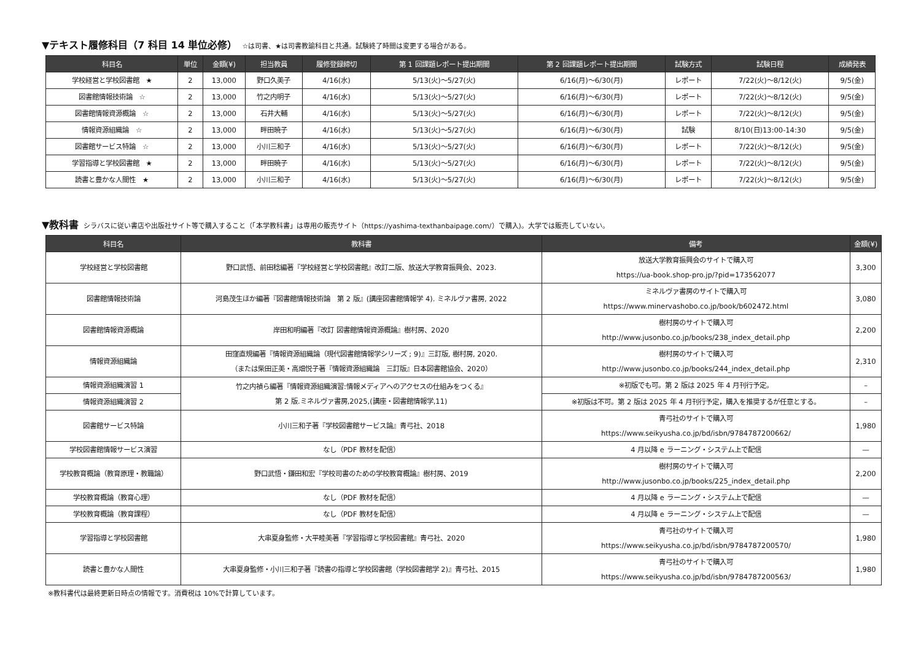▼テキスト履修科目（7 科目 14 単位必修） ☆は司書、★は司書教諭科目と共通。試験終了時間は変更する場合がある。
| 科目名 | 単位 | 金額(¥) | 担当教員 | 履修登録締切 | 第 1 回課題レポート提出期間 | 第 2 回課題レポート提出期間 | 試験方式 | 試験日程 | 成績発表 |
| --- | --- | --- | --- | --- | --- | --- | --- | --- | --- |
| 学校経営と学校図書館 ★ | 2 | 13,000 | 野口久美子 | 4/16(水) | 5/13(火)～5/27(火) | 6/16(月)～6/30(月) | レポート | 7/22(火)～8/12(火) | 9/5(金) |
| 図書館情報技術論 ☆ | 2 | 13,000 | 竹之内明子 | 4/16(水) | 5/13(火)～5/27(火) | 6/16(月)～6/30(月) | レポート | 7/22(火)～8/12(火) | 9/5(金) |
| 図書館情報資源概論 ☆ | 2 | 13,000 | 石井大輔 | 4/16(水) | 5/13(火)～5/27(火) | 6/16(月)～6/30(月) | レポート | 7/22(火)～8/12(火) | 9/5(金) |
| 情報資源組織論 ☆ | 2 | 13,000 | 畔田暁子 | 4/16(水) | 5/13(火)～5/27(火) | 6/16(月)～6/30(月) | 試験 | 8/10(日)13:00-14:30 | 9/5(金) |
| 図書館サービス特論 ☆ | 2 | 13,000 | 小川三和子 | 4/16(水) | 5/13(火)～5/27(火) | 6/16(月)～6/30(月) | レポート | 7/22(火)～8/12(火) | 9/5(金) |
| 学習指導と学校図書館 ★ | 2 | 13,000 | 畔田暁子 | 4/16(水) | 5/13(火)～5/27(火) | 6/16(月)～6/30(月) | レポート | 7/22(火)～8/12(火) | 9/5(金) |
| 読書と豊かな人間性 ★ | 2 | 13,000 | 小川三和子 | 4/16(水) | 5/13(火)～5/27(火) | 6/16(月)～6/30(月) | レポート | 7/22(火)～8/12(火) | 9/5(金) |
▼教科書 シラバスに従い書店や出版社サイト等で購入すること（「本学教科書」は専用の販売サイト（https://yashima-texthanbaipage.com/）で購入)。大学では販売していない。
| 科目名 | 教科書 | 備考 | 金額(¥) |
| --- | --- | --- | --- |
| 学校経営と学校図書館 | 野口武悟、前田稔編著『学校経営と学校図書館』改訂二版、放送大学教育振興会、2023. | 放送大学教育振興会のサイトで購入可 https://ua-book.shop-pro.jp/?pid=173562077 | 3,300 |
| 図書館情報技術論 | 河島茂生ほか編著『図書館情報技術論 第 2 版』(講座図書館情報学 4). ミネルヴァ書房, 2022 | ミネルヴァ書房のサイトで購入可 https://www.minervashobo.co.jp/book/b602472.html | 3,080 |
| 図書館情報資源概論 | 岸田和明編著『改訂 図書館情報資源概論』樹村房、2020 | 樹村房のサイトで購入可 http://www.jusonbo.co.jp/books/238_index_detail.php | 2,200 |
| 情報資源組織論 | 田窪直規編著『情報資源組織論（現代図書館情報学シリーズ ; 9)』三訂版, 樹村房, 2020. （または柴田正美・高畑悦子著『情報資源組織論 三訂版』日本図書館協会、2020） | 樹村房のサイトで購入可 http://www.jusonbo.co.jp/books/244_index_detail.php | 2,310 |
| 情報資源組織演習 1 | 竹之内禎ら編著『情報資源組織演習:情報メディアへのアクセスの仕組みをつくる』 第 2 版.ミネルヴァ書房,2025,(講座・図書館情報学,11) | ※初版でも可。第 2 版は 2025 年 4 月刊行予定。 | – |
| 情報資源組織演習 2 | | ※初版は不可。第 2 版は 2025 年 4 月刊行予定，購入を推奨するが任意とする。 | – |
| 図書館サービス特論 | 小川三和子著『学校図書館サービス論』青弓社、2018 | 青弓社のサイトで購入可 https://www.seikyusha.co.jp/bd/isbn/9784787200662/ | 1,980 |
| 学校図書館情報サービス演習 | なし（PDF 教材を配信） | 4 月以降 e ラーニング・システム上で配信 | — |
| 学校教育概論（教育原理・教職論） | 野口武悟・鎌田和宏『学校司書のための学校教育概論』樹村房、2019 | 樹村房のサイトで購入可 http://www.jusonbo.co.jp/books/225_index_detail.php | 2,200 |
| 学校教育概論（教育心理） | なし（PDF 教材を配信） | 4 月以降 e ラーニング・システム上で配信 | — |
| 学校教育概論（教育課程） | なし（PDF 教材を配信） | 4 月以降 e ラーニング・システム上で配信 | — |
| 学習指導と学校図書館 | 大串夏身監修・大平睦美著『学習指導と学校図書館』青弓社、2020 | 青弓社のサイトで購入可 https://www.seikyusha.co.jp/bd/isbn/9784787200570/ | 1,980 |
| 読書と豊かな人間性 | 大串夏身監修・小川三和子著『読書の指導と学校図書館（学校図書館学 2)』青弓社、2015 | 青弓社のサイトで購入可 https://www.seikyusha.co.jp/bd/isbn/9784787200563/ | 1,980 |
※教科書代は最終更新日時点の情報です。消費税は 10%で計算しています。